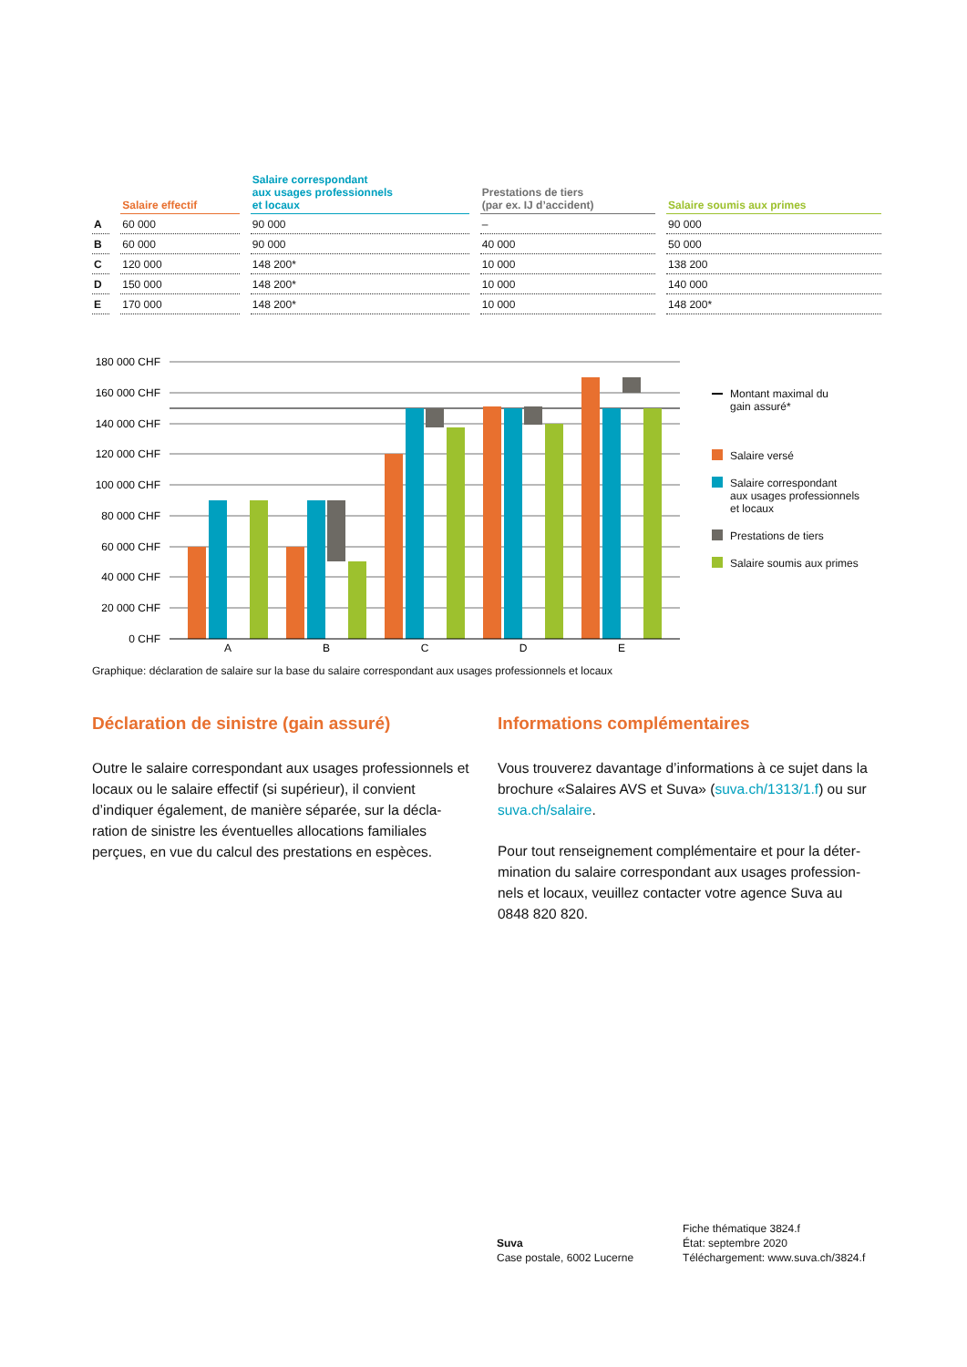| | Salaire effectif | Salaire correspondant aux usages professionnels et locaux | Prestations de tiers (par ex. IJ d’accident) | Salaire soumis aux primes |
| --- | --- | --- | --- | --- |
| A | 60 000 | 90 000 | – | 90 000 |
| B | 60 000 | 90 000 | 40 000 | 50 000 |
| C | 120 000 | 148 200* | 10 000 | 138 200 |
| D | 150 000 | 148 200* | 10 000 | 140 000 |
| E | 170 000 | 148 200* | 10 000 | 148 200* |
180 000 CHF
160 000 CHF
140 000 CHF
120 000 CHF
100 000 CHF
80 000 CHF
60 000 CHF
40 000 CHF
20 000 CHF
0 CHF
A
B
C
D
E
Montant maximal du
gain assuré*
Salaire versé
Salaire correspondant
aux usages professionnels
et locaux
Prestations de tiers
Salaire soumis aux primes
Graphique: déclaration de salaire sur la base du salaire correspondant aux usages professionnels et locaux
Déclaration de sinistre (gain assuré)
Outre le salaire correspondant aux usages professionnels et locaux ou le salaire effectif (si supérieur), il convient d’indiquer également, de manière séparée, sur la décla­ration de sinistre les éventuelles allocations familiales perçues, en vue du calcul des prestations en espèces.
Informations complémentaires
Vous trouverez davantage d’informations à ce sujet dans la brochure «Salaires AVS et Suva» (suva.ch/1313/1.f) ou sur suva.ch/salaire.
Pour tout renseignement complémentaire et pour la déter­mination du salaire correspondant aux usages profession­nels et locaux, veuillez contacter votre agence Suva au 0848 820 820.
Suva
Case postale, 6002 Lucerne
Fiche thématique 3824.f
État: septembre 2020
Téléchargement: www.suva.ch/3824.f